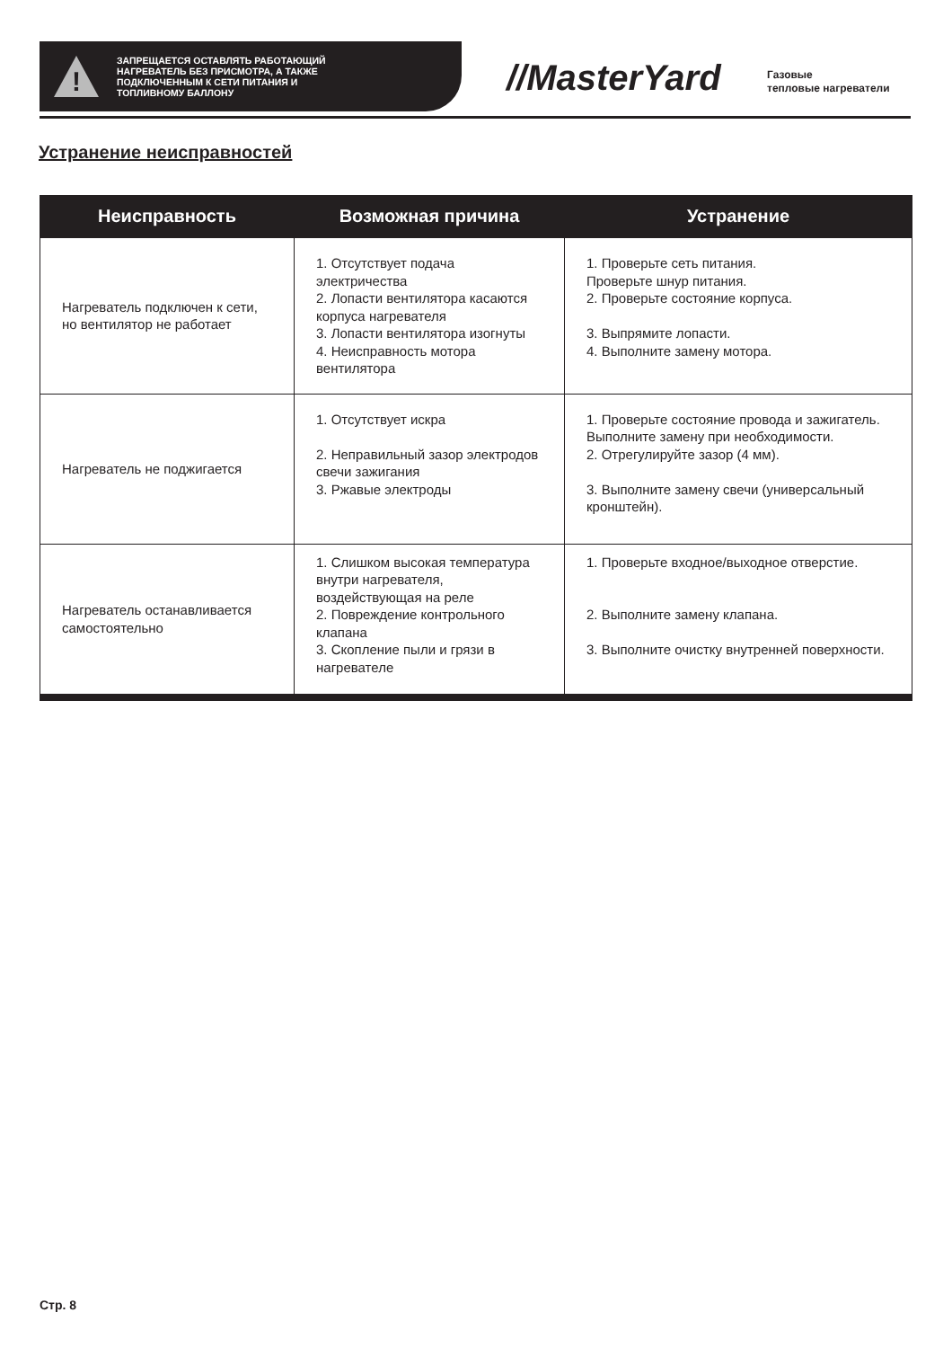!
ЗАПРЕЩАЕТСЯ ОСТАВЛЯТЬ РАБОТАЮЩИЙ
НАГРЕВАТЕЛЬ БЕЗ ПРИСМОТРА, А ТАКЖЕ
ПОДКЛЮЧЕННЫМ К СЕТИ ПИТАНИЯ И
ТОПЛИВНОМУ БАЛЛОНУ
//MasterYard
Газовые
тепловые нагреватели
Устранение неисправностей
| Неисправность | Возможная причина | Устранение |
| --- | --- | --- |
| Нагреватель подключен к сети, но вентилятор не работает | 1. Отсутствует подача электричества 2. Лопасти вентилятора касаются корпуса нагревателя 3. Лопасти вентилятора изогнуты 4. Неисправность мотора вентилятора | 1. Проверьте сеть питания. Проверьте шнур питания. 2. Проверьте состояние корпуса. 3. Выпрямите лопасти. 4. Выполните замену мотора. |
| Нагреватель не поджигается | 1. Отсутствует искра 2. Неправильный зазор электродов свечи зажигания 3. Ржавые электроды | 1. Проверьте состояние провода и зажигатель. Выполните замену при необходимости. 2. Отрегулируйте зазор (4 мм). 3. Выполните замену свечи (универсальный кронштейн). |
| Нагреватель останавливается самостоятельно | 1. Слишком высокая температура внутри нагревателя, воздействующая на реле 2. Повреждение контрольного клапана 3. Скопление пыли и грязи в нагревателе | 1. Проверьте входное/выходное отверстие. 2. Выполните замену клапана. 3. Выполните очистку внутренней поверхности. |
Стр. 8